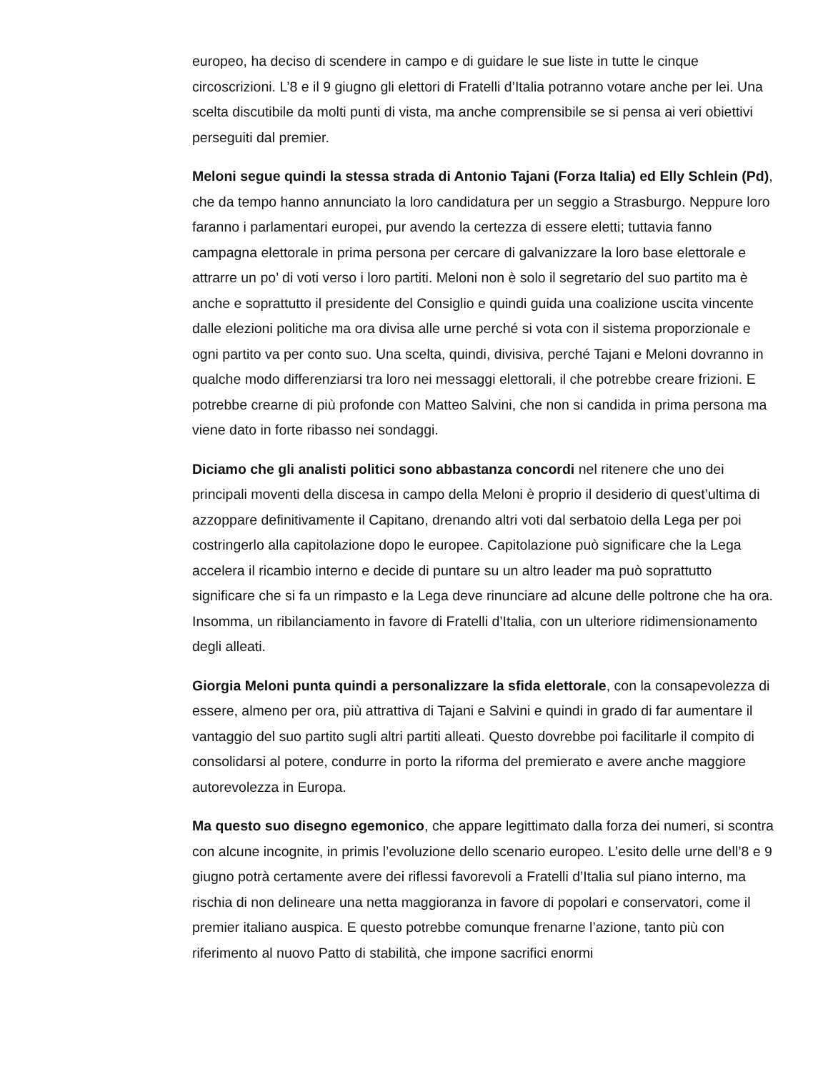europeo, ha deciso di scendere in campo e di guidare le sue liste in tutte le cinque circoscrizioni. L’8 e il 9 giugno gli elettori di Fratelli d’Italia potranno votare anche per lei. Una scelta discutibile da molti punti di vista, ma anche comprensibile se si pensa ai veri obiettivi perseguiti dal premier.
Meloni segue quindi la stessa strada di Antonio Tajani (Forza Italia) ed Elly Schlein (Pd), che da tempo hanno annunciato la loro candidatura per un seggio a Strasburgo. Neppure loro faranno i parlamentari europei, pur avendo la certezza di essere eletti; tuttavia fanno campagna elettorale in prima persona per cercare di galvanizzare la loro base elettorale e attrarre un po’ di voti verso i loro partiti. Meloni non è solo il segretario del suo partito ma è anche e soprattutto il presidente del Consiglio e quindi guida una coalizione uscita vincente dalle elezioni politiche ma ora divisa alle urne perché si vota con il sistema proporzionale e ogni partito va per conto suo. Una scelta, quindi, divisiva, perché Tajani e Meloni dovranno in qualche modo differenziarsi tra loro nei messaggi elettorali, il che potrebbe creare frizioni. E potrebbe crearne di più profonde con Matteo Salvini, che non si candida in prima persona ma viene dato in forte ribasso nei sondaggi.
Diciamo che gli analisti politici sono abbastanza concordi nel ritenere che uno dei principali moventi della discesa in campo della Meloni è proprio il desiderio di quest’ultima di azzoppare definitivamente il Capitano, drenando altri voti dal serbatoio della Lega per poi costringerlo alla capitolazione dopo le europee. Capitolazione può significare che la Lega accelera il ricambio interno e decide di puntare su un altro leader ma può soprattutto significare che si fa un rimpasto e la Lega deve rinunciare ad alcune delle poltrone che ha ora. Insomma, un ribilanciamento in favore di Fratelli d’Italia, con un ulteriore ridimensionamento degli alleati.
Giorgia Meloni punta quindi a personalizzare la sfida elettorale, con la consapevolezza di essere, almeno per ora, più attrattiva di Tajani e Salvini e quindi in grado di far aumentare il vantaggio del suo partito sugli altri partiti alleati. Questo dovrebbe poi facilitarle il compito di consolidarsi al potere, condurre in porto la riforma del premierato e avere anche maggiore autorevolezza in Europa.
Ma questo suo disegno egemonico, che appare legittimato dalla forza dei numeri, si scontra con alcune incognite, in primis l’evoluzione dello scenario europeo. L’esito delle urne dell’8 e 9 giugno potrà certamente avere dei riflessi favorevoli a Fratelli d’Italia sul piano interno, ma rischia di non delineare una netta maggioranza in favore di popolari e conservatori, come il premier italiano auspica. E questo potrebbe comunque frenarne l’azione, tanto più con riferimento al nuovo Patto di stabilità, che impone sacrifici enormi